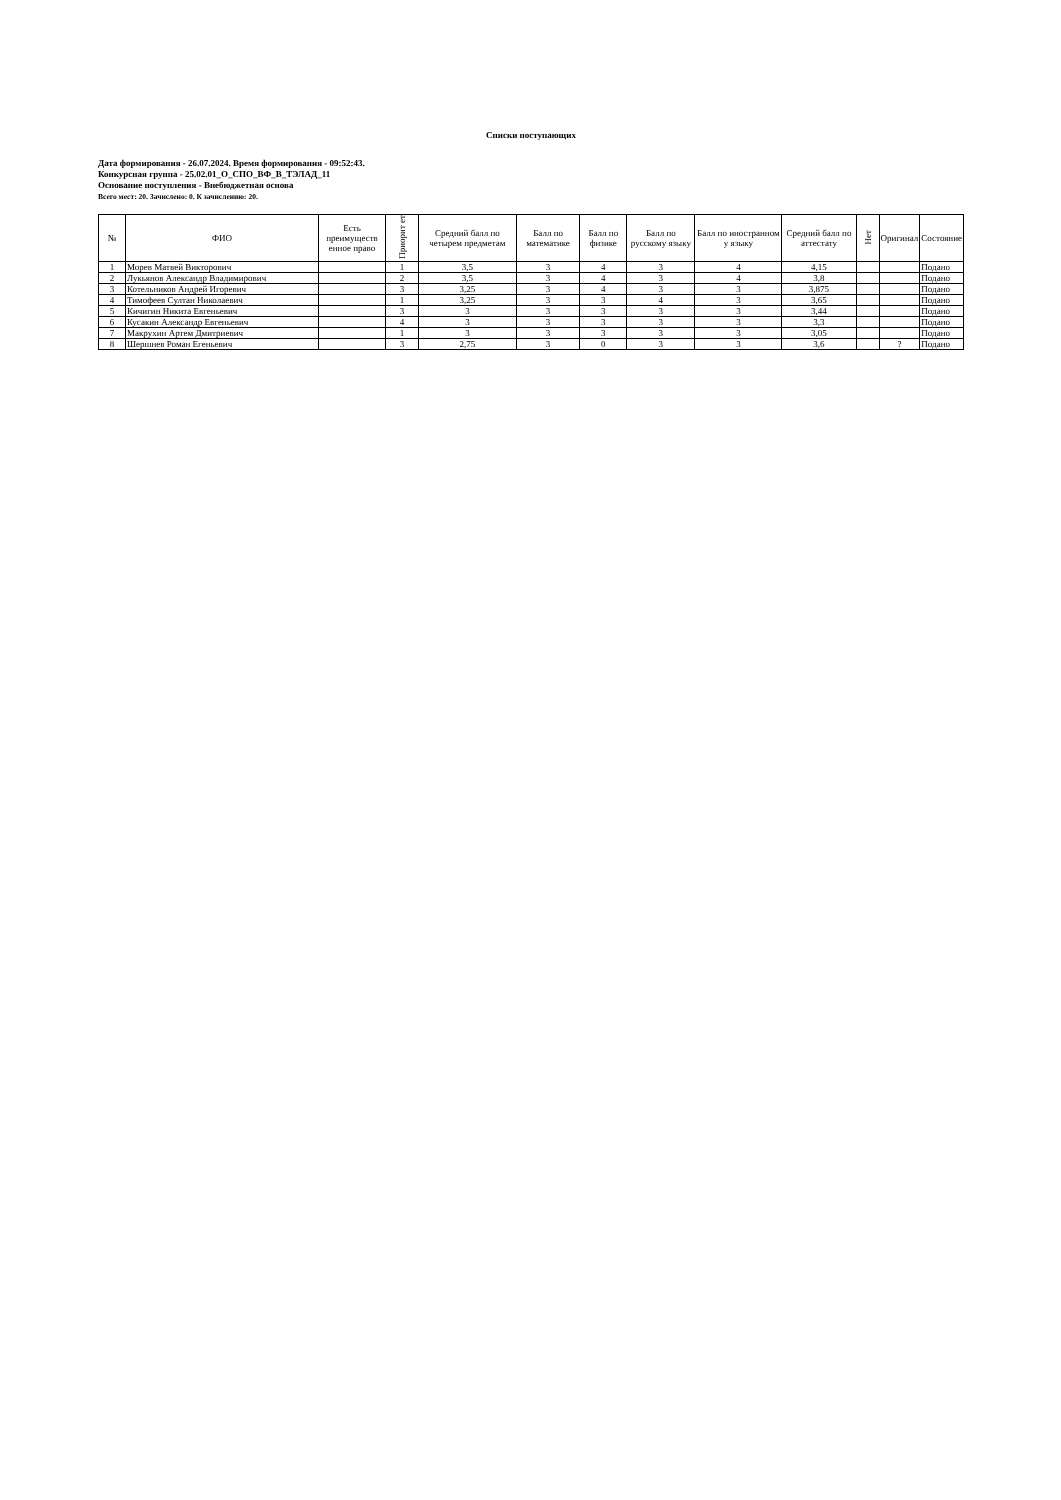Списки поступающих
Дата формирования - 26.07.2024. Время формирования - 09:52:43.
Конкурсная группа - 25.02.01_О_СПО_ВФ_В_ТЭЛАД_11
Основание поступления - Внебюджетная основа
Всего мест: 20. Зачислено: 0. К зачислению: 20.
| № | ФИО | Есть преимуществ енное право | Приорит ет | Средний балл по четырем предметам | Балл по математике | Балл по физике | Балл по русскому языку | Балл по иностранном у языку | Средний балл по аттестату | Нет | Оригинал | Состояние |
| --- | --- | --- | --- | --- | --- | --- | --- | --- | --- | --- | --- | --- |
| 1 | Морев Матвей Викторович | | 1 | 3,5 | 3 | 4 | 3 | 4 | 4,15 | | | Подано |
| 2 | Лукьянов Александр Владимирович | | 2 | 3,5 | 3 | 4 | 3 | 4 | 3,8 | | | Подано |
| 3 | Котельников Андрей Игоревич | | 3 | 3,25 | 3 | 4 | 3 | 3 | 3,875 | | | Подано |
| 4 | Тимофеев Султан Николаевич | | 1 | 3,25 | 3 | 3 | 4 | 3 | 3,65 | | | Подано |
| 5 | Кичигин Никита Евгеньевич | | 3 | 3 | 3 | 3 | 3 | 3 | 3,44 | | | Подано |
| 6 | Кусакин Александр Евгеньевич | | 4 | 3 | 3 | 3 | 3 | 3 | 3,3 | | | Подано |
| 7 | Макрухин Артем Дмитриевич | | 1 | 3 | 3 | 3 | 3 | 3 | 3,05 | | | Подано |
| 8 | Шершнев Роман Егеньевич | | 3 | 2,75 | 3 | 0 | 3 | 3 | 3,6 | | ? | Подано |